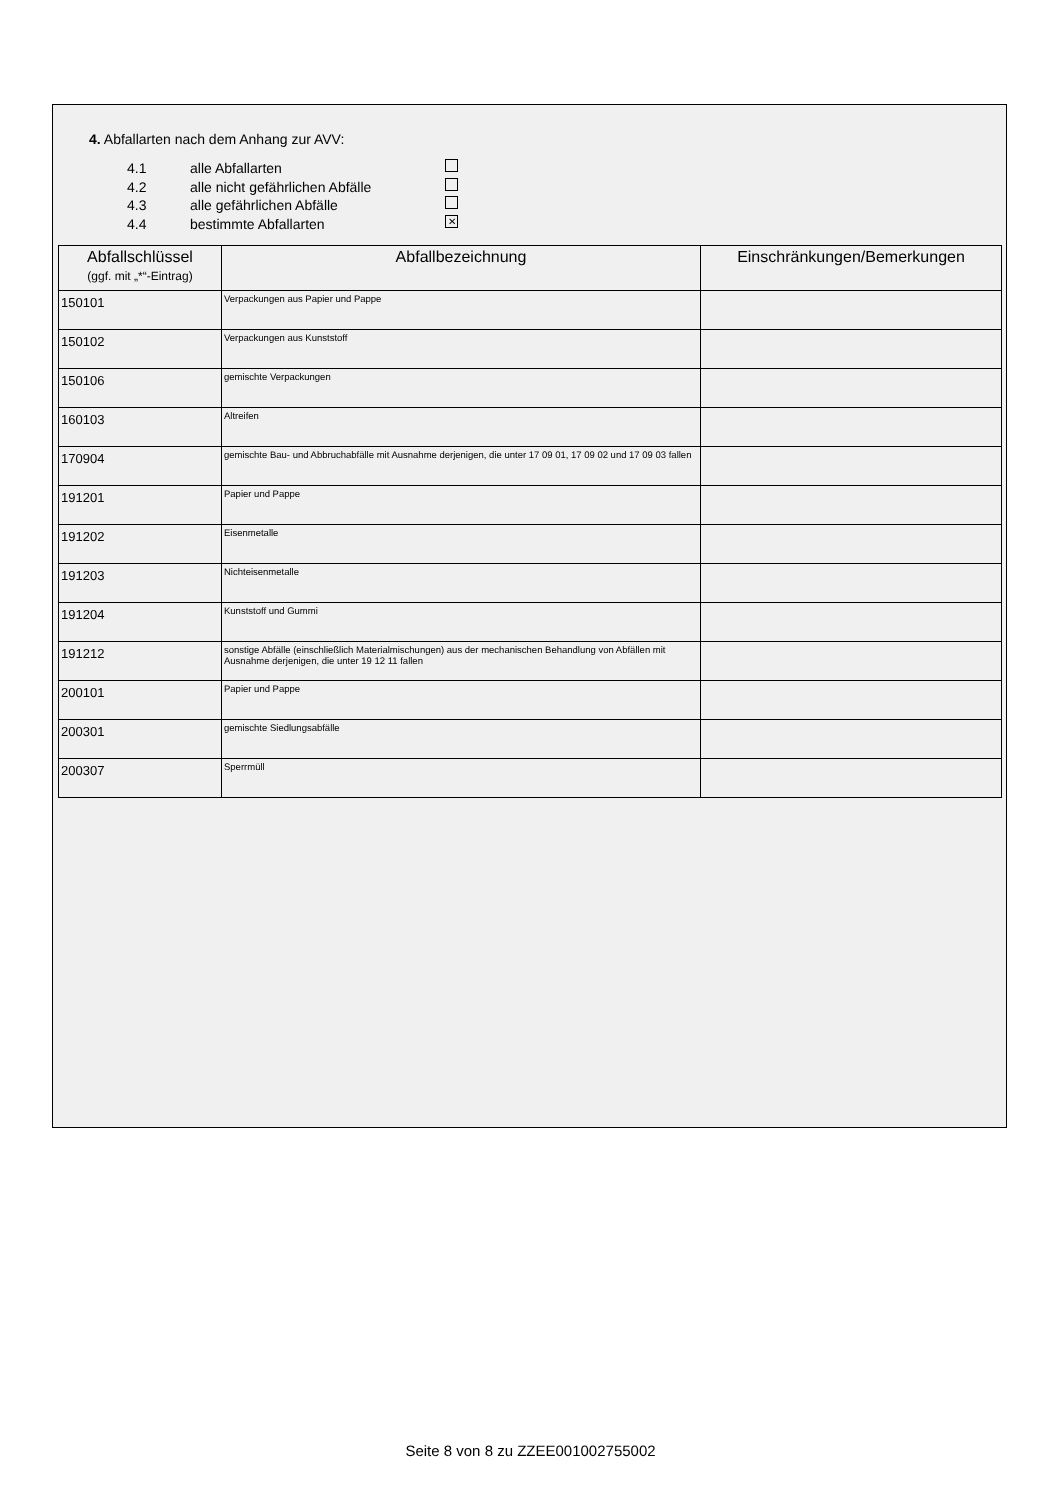4. Abfallarten nach dem Anhang zur AVV:
4.1 alle Abfallarten
4.2 alle nicht gefährlichen Abfälle
4.3 alle gefährlichen Abfälle
4.4 bestimmte Abfallarten ✕
| Abfallschlüssel (ggf. mit „*“-Eintrag) | Abfallbezeichnung | Einschränkungen/Bemerkungen |
| --- | --- | --- |
| 150101 | Verpackungen aus Papier und Pappe | |
| 150102 | Verpackungen aus Kunststoff | |
| 150106 | gemischte Verpackungen | |
| 160103 | Altreifen | |
| 170904 | gemischte Bau- und Abbruchabfälle mit Ausnahme derjenigen, die unter 17 09 01, 17 09 02 und 17 09 03 fallen | |
| 191201 | Papier und Pappe | |
| 191202 | Eisenmetalle | |
| 191203 | Nichteisenmetalle | |
| 191204 | Kunststoff und Gummi | |
| 191212 | sonstige Abfälle (einschließlich Materialmischungen) aus der mechanischen Behandlung von Abfällen mit Ausnahme derjenigen, die unter 19 12 11 fallen | |
| 200101 | Papier und Pappe | |
| 200301 | gemischte Siedlungsabfälle | |
| 200307 | Sperrmüll | |
Seite 8 von 8 zu ZZEE001002755002